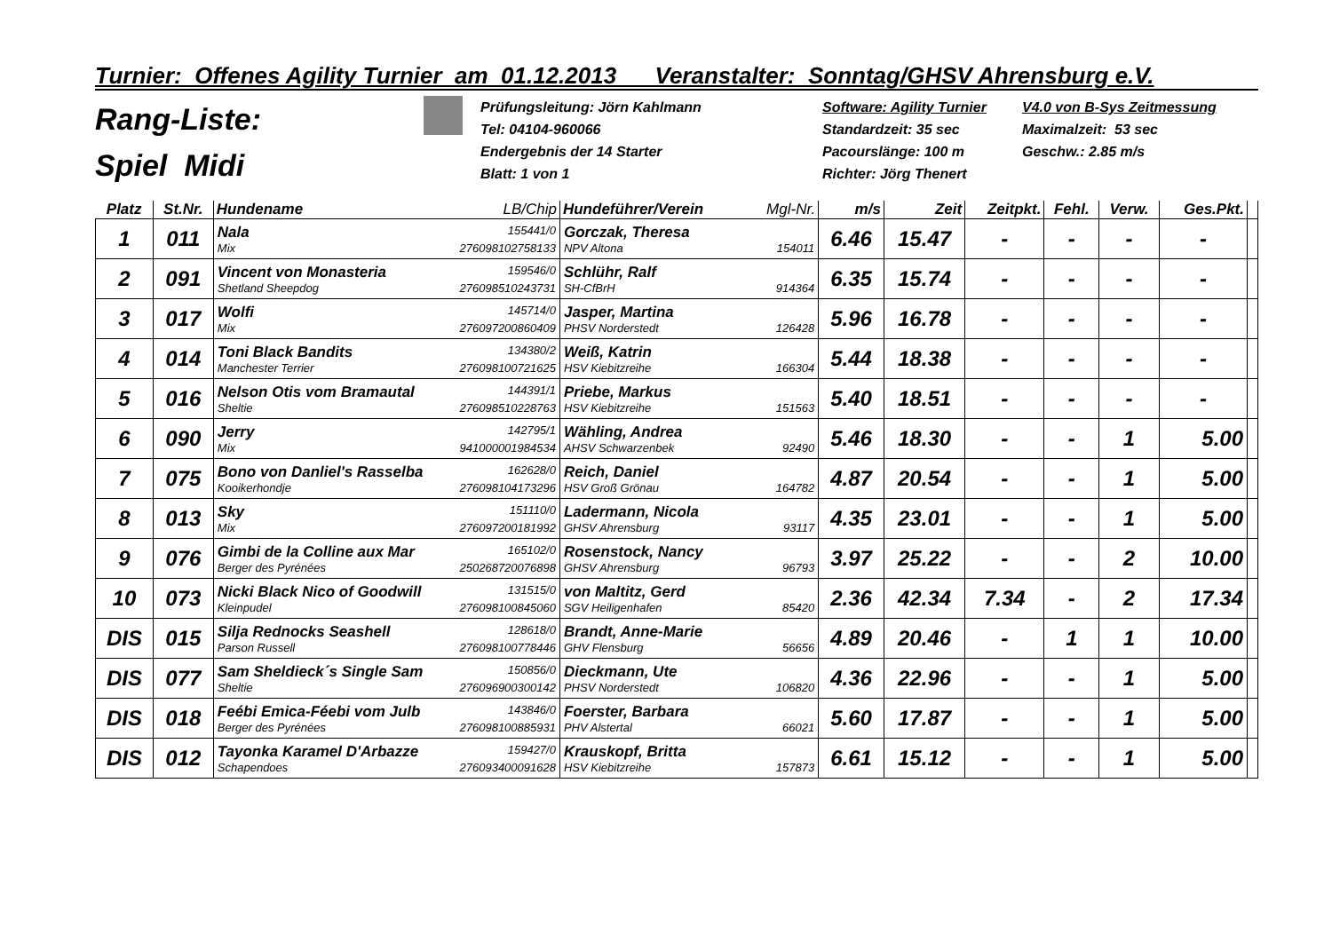Turnier: Offenes Agility Turnier am 01.12.2013 Veranstalter: Sonntag/GHSV Ahrensburg e.V.
Rang-Liste:
Spiel Midi
Prüfungsleitung: Jörn Kahlmann
Tel: 04104-960066
Endergebnis der 14 Starter
Blatt: 1 von 1
Software: Agility Turnier
Standardzeit: 35 sec
Pacourslänge: 100 m
Richter: Jörg Thenert
V4.0 von B-Sys Zeitmessung
Maximalzeit: 53 sec
Geschw.: 2.85 m/s
| Platz | St.Nr. | Hundename LB/Chip | Hundeführer/Verein Mgl-Nr. | m/s | Zeit | Zeitpkt. | Fehl. | Verw. | Ges.Pkt. | |
| --- | --- | --- | --- | --- | --- | --- | --- | --- | --- | --- |
| 1 | 011 | Nala 155441/0 Mix 276098102758133 | Gorczak, Theresa NPV Altona 154011 | 6.46 | 15.47 | - | - | - | - | |
| 2 | 091 | Vincent von Monasteria 159546/0 Shetland Sheepdog 276098510243731 | Schlühr, Ralf SH-CfBrH 914364 | 6.35 | 15.74 | - | - | - | - | |
| 3 | 017 | Wolfi 145714/0 Mix 276097200860409 | Jasper, Martina PHSV Norderstedt 126428 | 5.96 | 16.78 | - | - | - | - | |
| 4 | 014 | Toni Black Bandits 134380/2 Manchester Terrier 276098100721625 | Weiß, Katrin HSV Kiebitzreihe 166304 | 5.44 | 18.38 | - | - | - | - | |
| 5 | 016 | Nelson Otis vom Bramautal 144391/1 Sheltie 276098510228763 | Priebe, Markus HSV Kiebitzreihe 151563 | 5.40 | 18.51 | - | - | - | - | |
| 6 | 090 | Jerry 142795/1 Mix 941000001984534 | Wähling, Andrea AHSV Schwarzenbek 92490 | 5.46 | 18.30 | - | - | 1 | 5.00 | |
| 7 | 075 | Bono von Danliel's Rasselba 162628/0 Kooikerhondje 276098104173296 | Reich, Daniel HSV Groß Grönau 164782 | 4.87 | 20.54 | - | - | 1 | 5.00 | |
| 8 | 013 | Sky 151110/0 Mix 276097200181992 | Ladermann, Nicola GHSV Ahrensburg 93117 | 4.35 | 23.01 | - | - | 1 | 5.00 | |
| 9 | 076 | Gimbi de la Colline aux Mar 165102/0 Berger des Pyrénées 250268720076898 | Rosenstock, Nancy GHSV Ahrensburg 96793 | 3.97 | 25.22 | - | - | 2 | 10.00 | |
| 10 | 073 | Nicki Black Nico of Goodwill 131515/0 Kleinpudel 276098100845060 | von Maltitz, Gerd SGV Heiligenhafen 85420 | 2.36 | 42.34 | 7.34 | - | 2 | 17.34 | |
| DIS | 015 | Silja Rednocks Seashell 128618/0 Parson Russell 276098100778446 | Brandt, Anne-Marie GHV Flensburg 56656 | 4.89 | 20.46 | - | 1 | 1 | 10.00 | |
| DIS | 077 | Sam Sheldieck´s Single Sam 150856/0 Sheltie 276096900300142 | Dieckmann, Ute PHSV Norderstedt 106820 | 4.36 | 22.96 | - | - | 1 | 5.00 | |
| DIS | 018 | Feébi Emica-Féebi vom Julb 143846/0 Berger des Pyrénées 276098100885931 | Foerster, Barbara PHV Alstertal 66021 | 5.60 | 17.87 | - | - | 1 | 5.00 | |
| DIS | 012 | Tayonka Karamel D'Arbazze 159427/0 Schapendoes 276093400091628 | Krauskopf, Britta HSV Kiebitzreihe 157873 | 6.61 | 15.12 | - | - | 1 | 5.00 | |